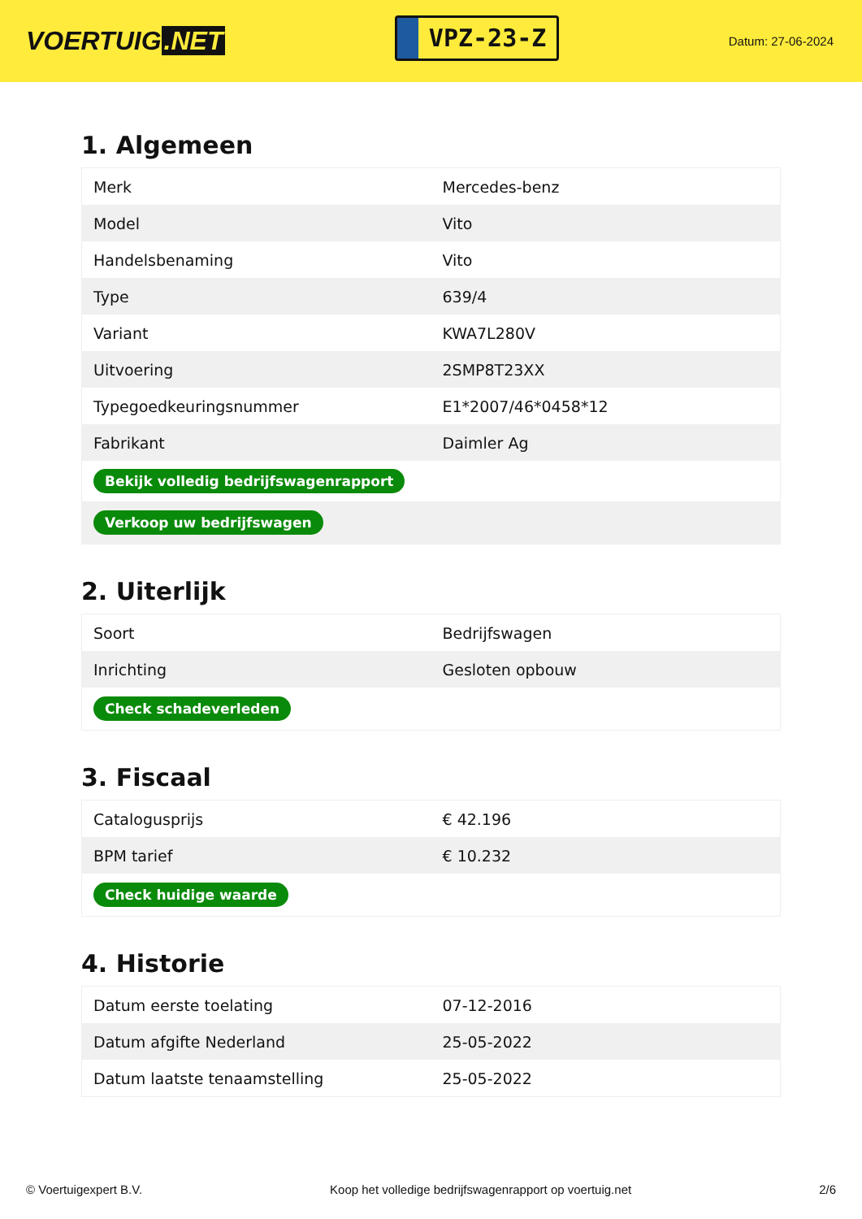VOERTUIG.NET
VPZ-23-Z
Datum: 27-06-2024
1. Algemeen
| Merk | Mercedes-benz |
| Model | Vito |
| Handelsbenaming | Vito |
| Type | 639/4 |
| Variant | KWA7L280V |
| Uitvoering | 2SMP8T23XX |
| Typegoedkeuringsnummer | E1*2007/46*0458*12 |
| Fabrikant | Daimler Ag |
| Bekijk volledig bedrijfswagenrapport | |
| Verkoop uw bedrijfswagen | |
2. Uiterlijk
| Soort | Bedrijfswagen |
| Inrichting | Gesloten opbouw |
| Check schadeverleden | |
3. Fiscaal
| Catalogusprijs | € 42.196 |
| BPM tarief | € 10.232 |
| Check huidige waarde | |
4. Historie
| Datum eerste toelating | 07-12-2016 |
| Datum afgifte Nederland | 25-05-2022 |
| Datum laatste tenaamstelling | 25-05-2022 |
© Voertuigexpert B.V. Koop het volledige bedrijfswagenrapport op voertuig.net 2/6